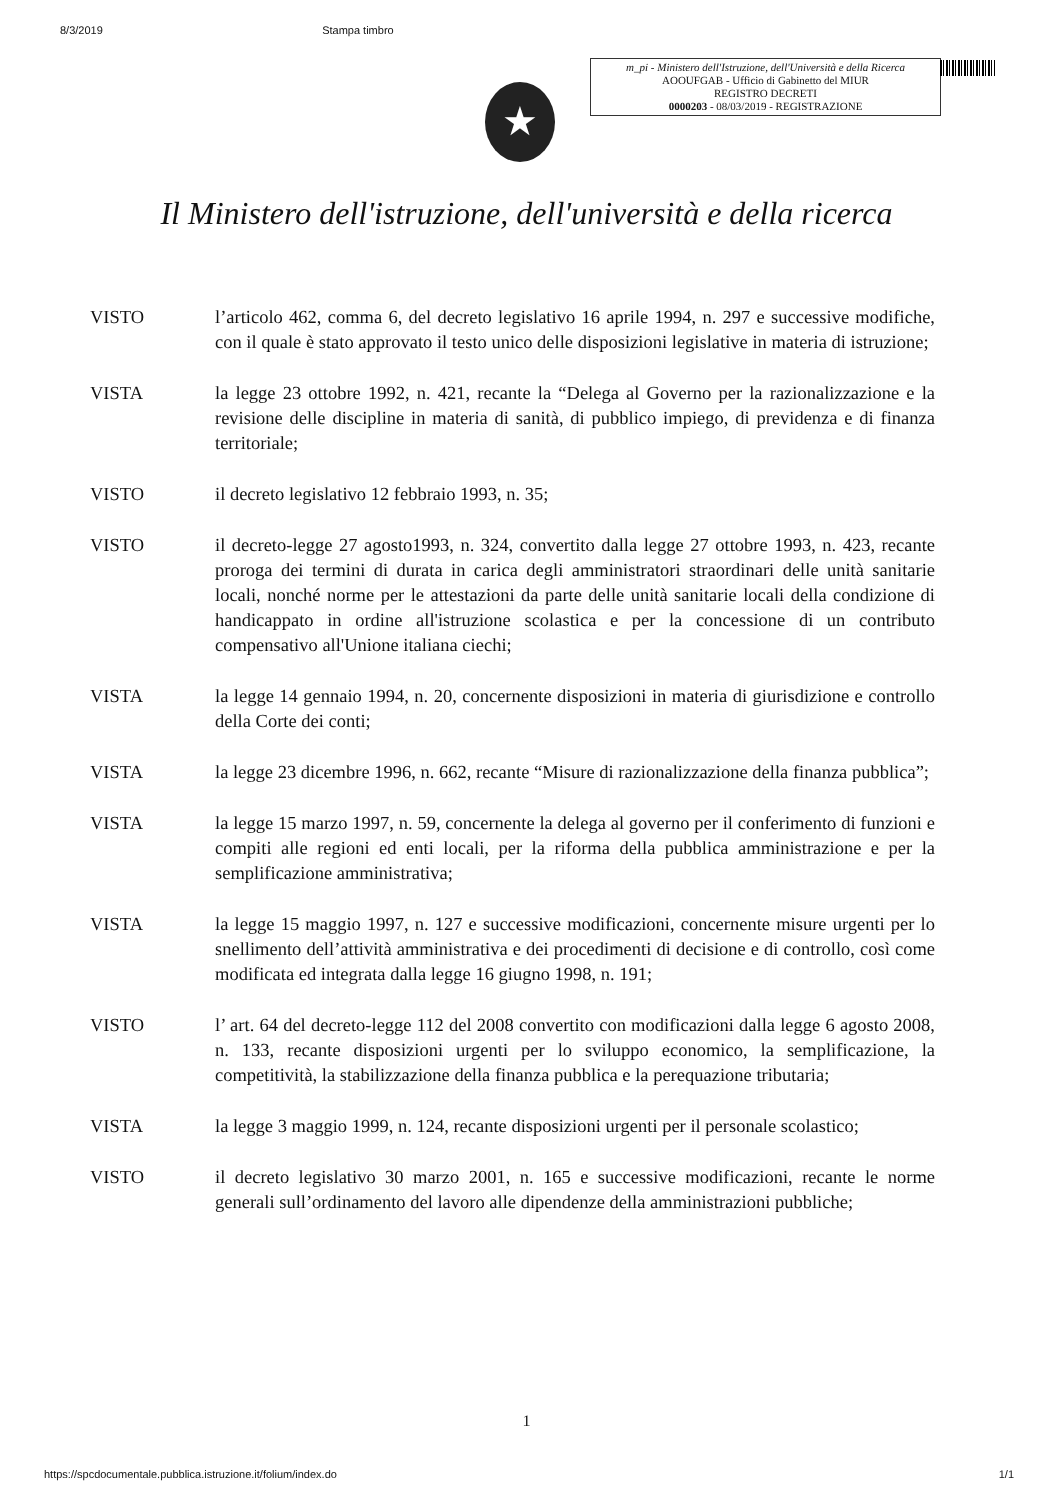8/3/2019 Stampa timbro
m_pi - Ministero dell'Istruzione, dell'Università e della Ricerca
AOOUFGAB - Ufficio di Gabinetto del MIUR
REGISTRO DECRETI
0000203 - 08/03/2019 - REGISTRAZIONE
★
Il Ministero dell'istruzione, dell'università e della ricerca
VISTO l’articolo 462, comma 6, del decreto legislativo 16 aprile 1994, n. 297 e successive modifiche, con il quale è stato approvato il testo unico delle disposizioni legislative in materia di istruzione;
VISTA la legge 23 ottobre 1992, n. 421, recante la “Delega al Governo per la razionalizzazione e la revisione delle discipline in materia di sanità, di pubblico impiego, di previdenza e di finanza territoriale;
VISTO il decreto legislativo 12 febbraio 1993, n. 35;
VISTO il decreto-legge 27 agosto1993, n. 324, convertito dalla legge 27 ottobre 1993, n. 423, recante proroga dei termini di durata in carica degli amministratori straordinari delle unità sanitarie locali, nonché norme per le attestazioni da parte delle unità sanitarie locali della condizione di handicappato in ordine all'istruzione scolastica e per la concessione di un contributo compensativo all'Unione italiana ciechi;
VISTA la legge 14 gennaio 1994, n. 20, concernente disposizioni in materia di giurisdizione e controllo della Corte dei conti;
VISTA la legge 23 dicembre 1996, n. 662, recante “Misure di razionalizzazione della finanza pubblica”;
VISTA la legge 15 marzo 1997, n. 59, concernente la delega al governo per il conferimento di funzioni e compiti alle regioni ed enti locali, per la riforma della pubblica amministrazione e per la semplificazione amministrativa;
VISTA la legge 15 maggio 1997, n. 127 e successive modificazioni, concernente misure urgenti per lo snellimento dell’attività amministrativa e dei procedimenti di decisione e di controllo, così come modificata ed integrata dalla legge 16 giugno 1998, n. 191;
VISTO l’ art. 64 del decreto-legge 112 del 2008 convertito con modificazioni dalla legge 6 agosto 2008, n. 133, recante disposizioni urgenti per lo sviluppo economico, la semplificazione, la competitività, la stabilizzazione della finanza pubblica e la perequazione tributaria;
VISTA la legge 3 maggio 1999, n. 124, recante disposizioni urgenti per il personale scolastico;
VISTO il decreto legislativo 30 marzo 2001, n. 165 e successive modificazioni, recante le norme generali sull’ordinamento del lavoro alle dipendenze della amministrazioni pubbliche;
1
https://spcdocumentale.pubblica.istruzione.it/folium/index.do 1/1